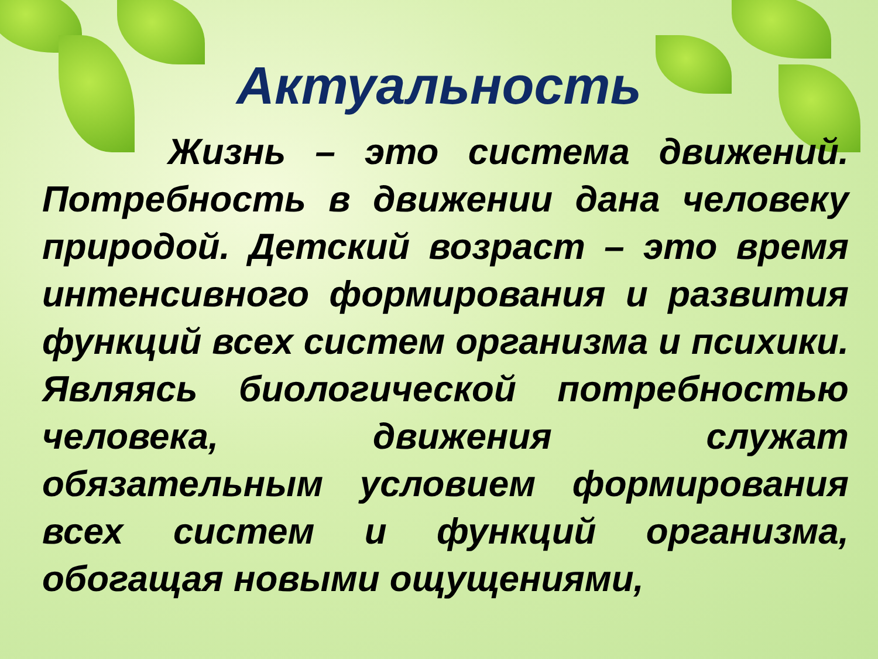Актуальность
Жизнь – это система движений. Потребность в движении дана человеку природой. Детский возраст – это время интенсивного формирования и развития функций всех систем организма и психики. Являясь биологической потребностью человека, движения служат обязательным условием формирования всех систем и функций организма, обогащая новыми ощущениями,